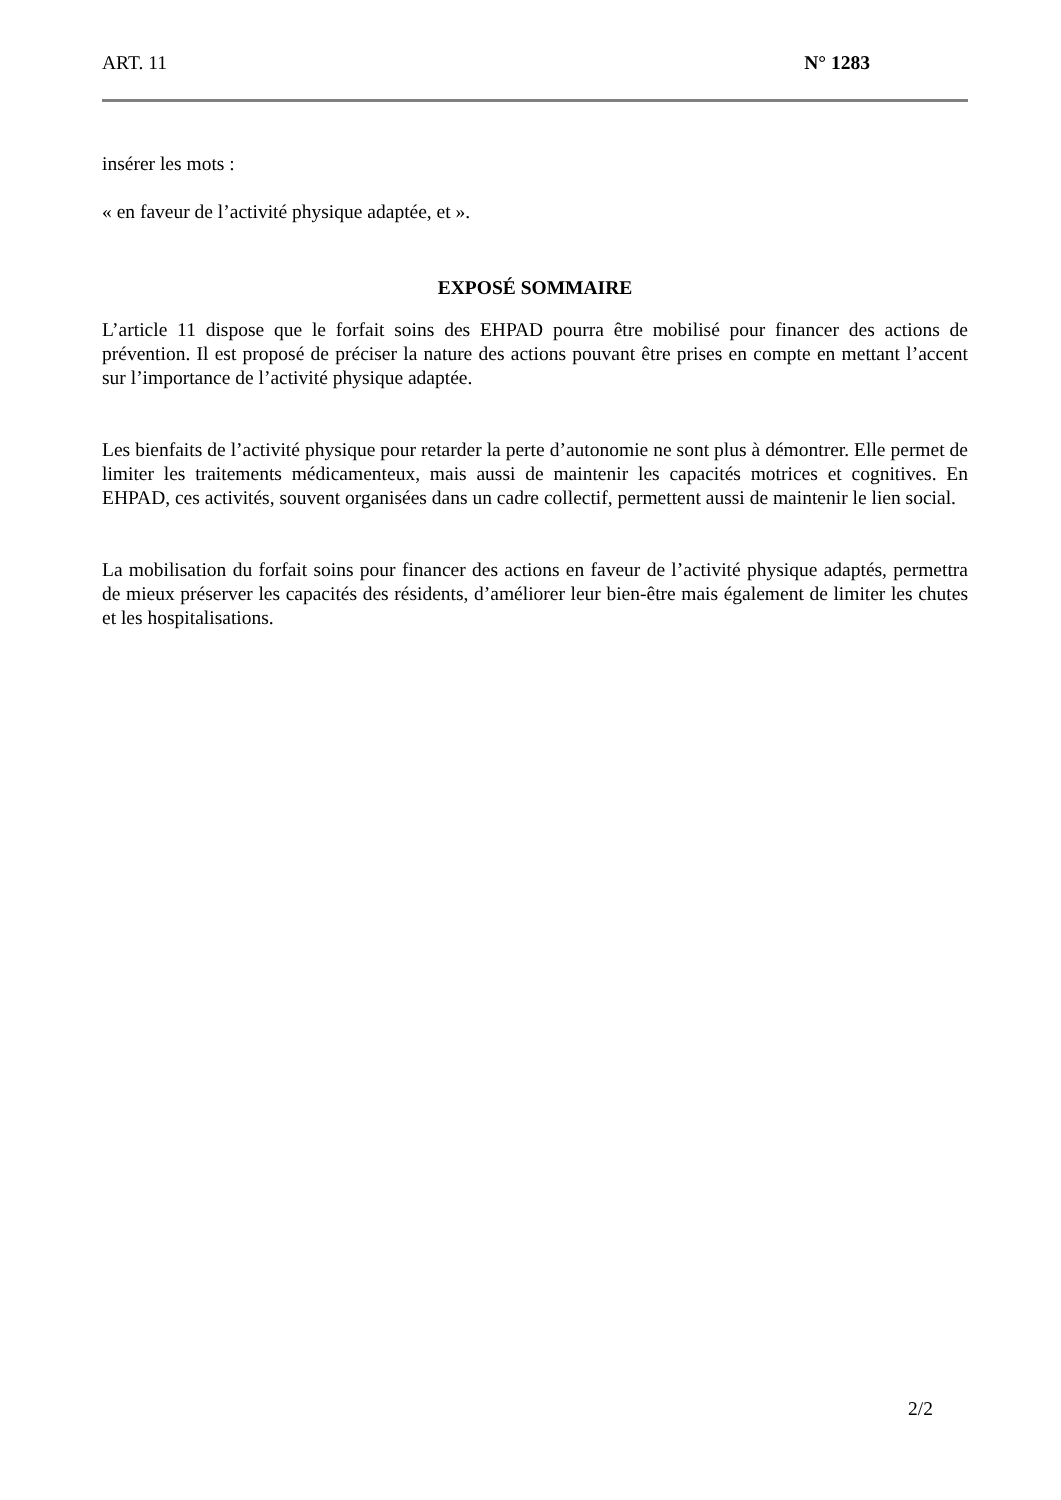ART. 11 N° 1283
insérer les mots :
« en faveur de l’activité physique adaptée, et ».
EXPOSÉ SOMMAIRE
L’article 11 dispose que le forfait soins des EHPAD pourra être mobilisé pour financer des actions de prévention. Il est proposé de préciser la nature des actions pouvant être prises en compte en mettant l’accent sur l’importance de l’activité physique adaptée.
Les bienfaits de l’activité physique pour retarder la perte d’autonomie ne sont plus à démontrer. Elle permet de limiter les traitements médicamenteux, mais aussi de maintenir les capacités motrices et cognitives. En EHPAD, ces activités, souvent organisées dans un cadre collectif, permettent aussi de maintenir le lien social.
La mobilisation du forfait soins pour financer des actions en faveur de l’activité physique adaptés, permettra de mieux préserver les capacités des résidents, d’améliorer leur bien-être mais également de limiter les chutes et les hospitalisations.
2/2